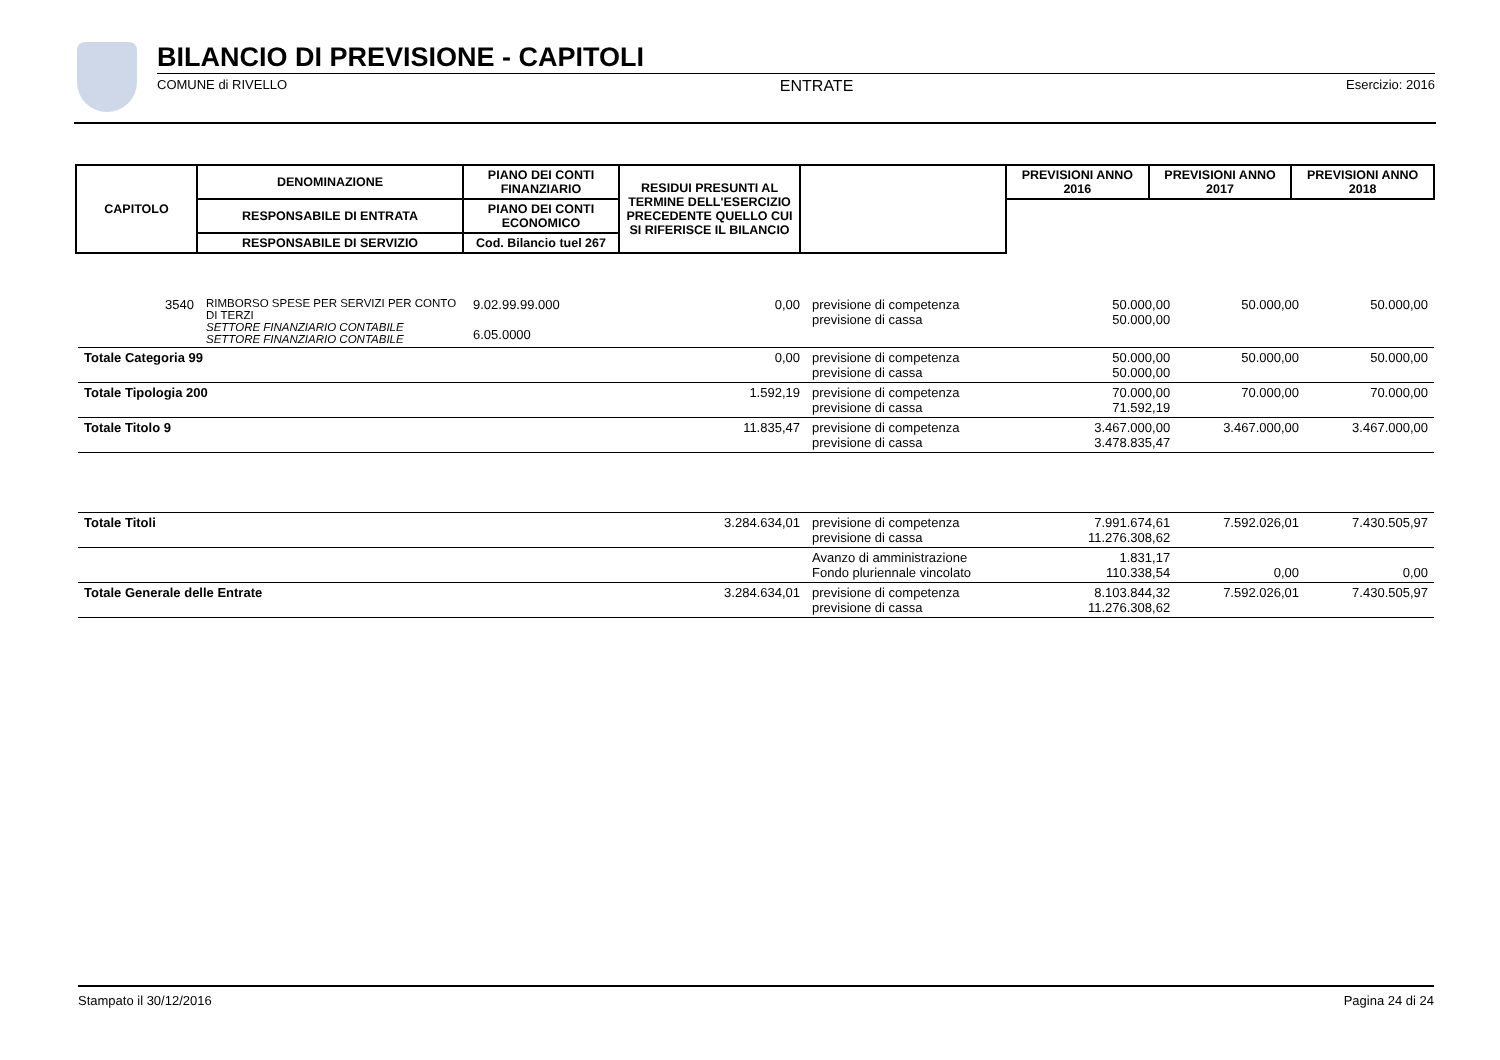BILANCIO DI PREVISIONE - CAPITOLI
COMUNE di RIVELLO ENTRATE Esercizio: 2016
| CAPITOLO | DENOMINAZIONE | PIANO DEI CONTI FINANZIARIO | RESIDUI PRESUNTI AL TERMINE DELL'ESERCIZIO PRECEDENTE QUELLO CUI SI RIFERISCE IL BILANCIO | | PREVISIONI ANNO 2016 | PREVISIONI ANNO 2017 | PREVISIONI ANNO 2018 |
| --- | --- | --- | --- | --- | --- | --- | --- |
| | RESPONSABILE DI ENTRATA | PIANO DEI CONTI ECONOMICO | | | | | |
| | RESPONSABILE DI SERVIZIO | Cod. Bilancio tuel 267 | | | | | |
| 3540 | RIMBORSO SPESE PER SERVIZI PER CONTO DI TERZI SETTORE FINANZIARIO CONTABILE SETTORE FINANZIARIO CONTABILE | 9.02.99.99.000 6.05.0000 | 0,00 | previsione di competenza previsione di cassa | 50.000,00 50.000,00 | 50.000,00 | 50.000,00 |
| Totale Categoria 99 | | | 0,00 | previsione di competenza previsione di cassa | 50.000,00 50.000,00 | 50.000,00 | 50.000,00 |
| Totale Tipologia 200 | | | 1.592,19 | previsione di competenza previsione di cassa | 70.000,00 71.592,19 | 70.000,00 | 70.000,00 |
| Totale Titolo 9 | | | 11.835,47 | previsione di competenza previsione di cassa | 3.467.000,00 3.478.835,47 | 3.467.000,00 | 3.467.000,00 |
| Totale Titoli | | | 3.284.634,01 | previsione di competenza previsione di cassa | 7.991.674,61 11.276.308,62 | 7.592.026,01 | 7.430.505,97 |
| | | | | Avanzo di amministrazione Fondo pluriennale vincolato | 1.831,17 110.338,54 | 0,00 | 0,00 |
| Totale Generale delle Entrate | | | 3.284.634,01 | previsione di competenza previsione di cassa | 8.103.844,32 11.276.308,62 | 7.592.026,01 | 7.430.505,97 |
Stampato il 30/12/2016 Pagina 24 di 24